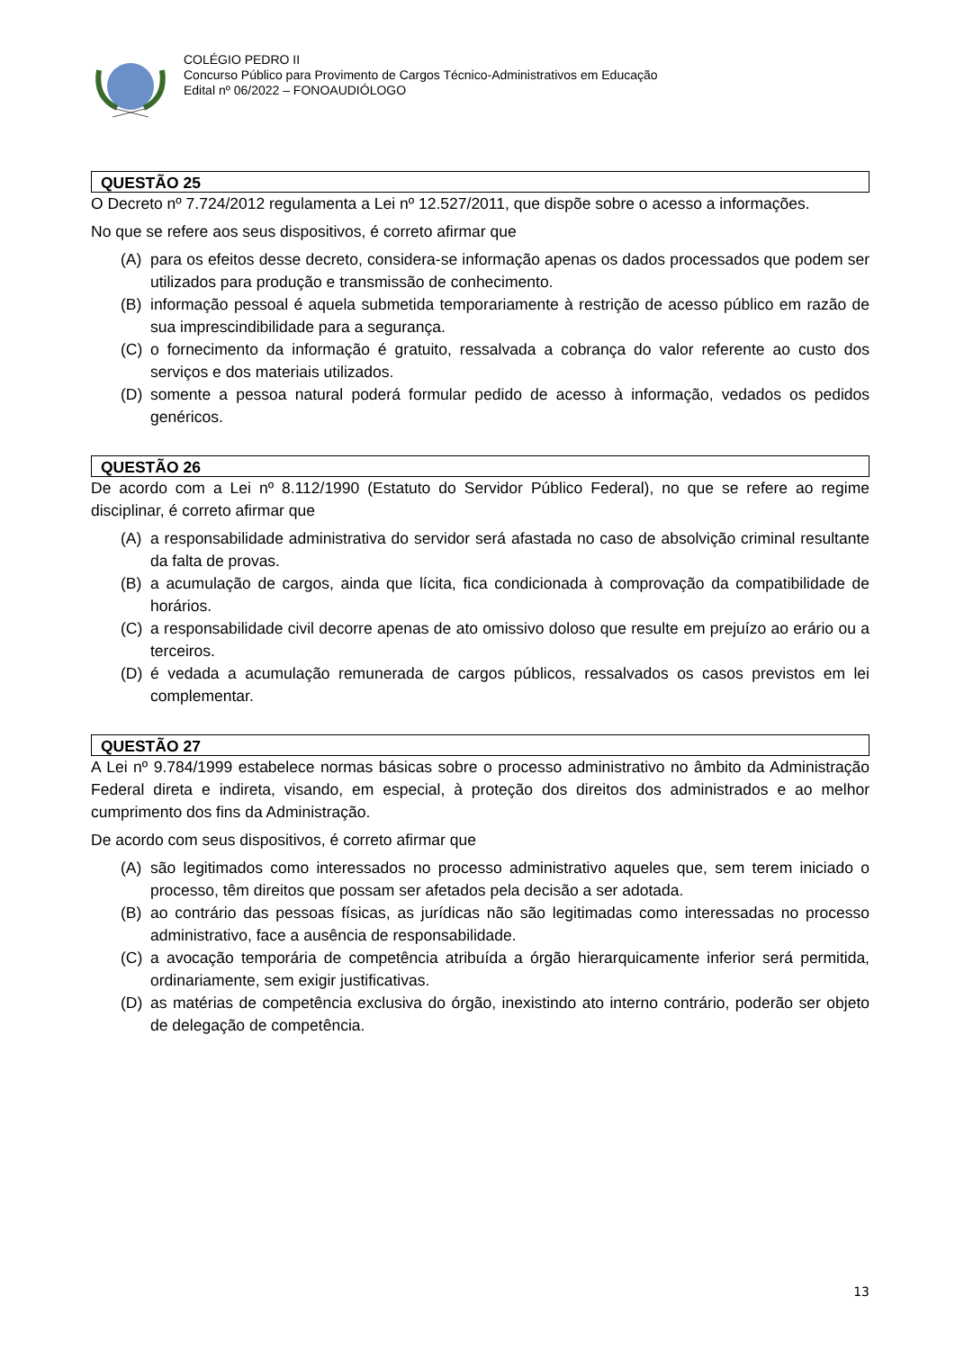COLÉGIO PEDRO II
Concurso Público para Provimento de Cargos Técnico-Administrativos em Educação
Edital nº 06/2022 – FONOAUDIÓLOGO
QUESTÃO 25
O Decreto nº 7.724/2012 regulamenta a Lei nº 12.527/2011, que dispõe sobre o acesso a informações.
No que se refere aos seus dispositivos, é correto afirmar que
(A) para os efeitos desse decreto, considera-se informação apenas os dados processados que podem ser utilizados para produção e transmissão de conhecimento.
(B) informação pessoal é aquela submetida temporariamente à restrição de acesso público em razão de sua imprescindibilidade para a segurança.
(C) o fornecimento da informação é gratuito, ressalvada a cobrança do valor referente ao custo dos serviços e dos materiais utilizados.
(D) somente a pessoa natural poderá formular pedido de acesso à informação, vedados os pedidos genéricos.
QUESTÃO 26
De acordo com a Lei nº 8.112/1990 (Estatuto do Servidor Público Federal), no que se refere ao regime disciplinar, é correto afirmar que
(A) a responsabilidade administrativa do servidor será afastada no caso de absolvição criminal resultante da falta de provas.
(B) a acumulação de cargos, ainda que lícita, fica condicionada à comprovação da compatibilidade de horários.
(C) a responsabilidade civil decorre apenas de ato omissivo doloso que resulte em prejuízo ao erário ou a terceiros.
(D) é vedada a acumulação remunerada de cargos públicos, ressalvados os casos previstos em lei complementar.
QUESTÃO 27
A Lei nº 9.784/1999 estabelece normas básicas sobre o processo administrativo no âmbito da Administração Federal direta e indireta, visando, em especial, à proteção dos direitos dos administrados e ao melhor cumprimento dos fins da Administração.
De acordo com seus dispositivos, é correto afirmar que
(A) são legitimados como interessados no processo administrativo aqueles que, sem terem iniciado o processo, têm direitos que possam ser afetados pela decisão a ser adotada.
(B) ao contrário das pessoas físicas, as jurídicas não são legitimadas como interessadas no processo administrativo, face a ausência de responsabilidade.
(C) a avocação temporária de competência atribuída a órgão hierarquicamente inferior será permitida, ordinariamente, sem exigir justificativas.
(D) as matérias de competência exclusiva do órgão, inexistindo ato interno contrário, poderão ser objeto de delegação de competência.
13